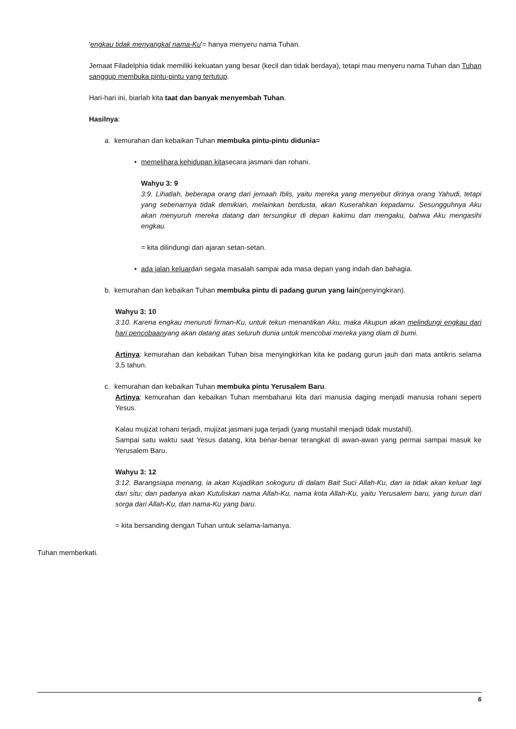'engkau tidak menyangkal nama-Ku'= hanya menyeru nama Tuhan.
Jemaat Filadelphia tidak memiliki kekuatan yang besar (kecil dan tidak berdaya), tetapi mau menyeru nama Tuhan dan Tuhan sanggup membuka pintu-pintu yang tertutup.
Hari-hari ini, biarlah kita taat dan banyak menyembah Tuhan.
Hasilnya:
a. kemurahan dan kebaikan Tuhan membuka pintu-pintu didunia=
• memelihara kehidupan kitasecara jasmani dan rohani.
Wahyu 3: 9
3:9. Lihatlah, beberapa orang dari jemaah Iblis, yaitu mereka yang menyebut dirinya orang Yahudi, tetapi yang sebenarnya tidak demikian, melainkan berdusta, akan Kuserahkan kepadamu. Sesungguhnya Aku akan menyuruh mereka datang dan tersungkur di depan kakimu dan mengaku, bahwa Aku mengasihi engkau.
= kita dilindungi dari ajaran setan-setan.
• ada jalan keluardari segala masalah sampai ada masa depan yang indah dan bahagia.
b. kemurahan dan kebaikan Tuhan membuka pintu di padang gurun yang lain(penyingkiran).
Wahyu 3: 10
3:10. Karena engkau menuruti firman-Ku, untuk tekun menantikan Aku, maka Akupun akan melindungi engkau dari hari pencobaanyang akan datang atas seluruh dunia untuk mencobai mereka yang diam di bumi.
Artinya: kemurahan dan kebaikan Tuhan bisa menyingkirkan kita ke padang gurun jauh dari mata antikris selama 3,5 tahun.
c. kemurahan dan kebaikan Tuhan membuka pintu Yerusalem Baru.
Artinya: kemurahan dan kebaikan Tuhan membaharui kita dari manusia daging menjadi manusia rohani seperti Yesus.
Kalau mujizat rohani terjadi, mujizat jasmani juga terjadi (yang mustahil menjadi tidak mustahil).
Sampai satu waktu saat Yesus datang, kita benar-benar terangkat di awan-awan yang permai sampai masuk ke Yerusalem Baru.
Wahyu 3: 12
3:12. Barangsiapa menang, ia akan Kujadikan sokoguru di dalam Bait Suci Allah-Ku, dan ia tidak akan keluar lagi dari situ; dan padanya akan Kutuliskan nama Allah-Ku, nama kota Allah-Ku, yaitu Yerusalem baru, yang turun dari sorga dari Allah-Ku, dan nama-Ku yang baru.
= kita bersanding dengan Tuhan untuk selama-lamanya.
Tuhan memberkati.
6